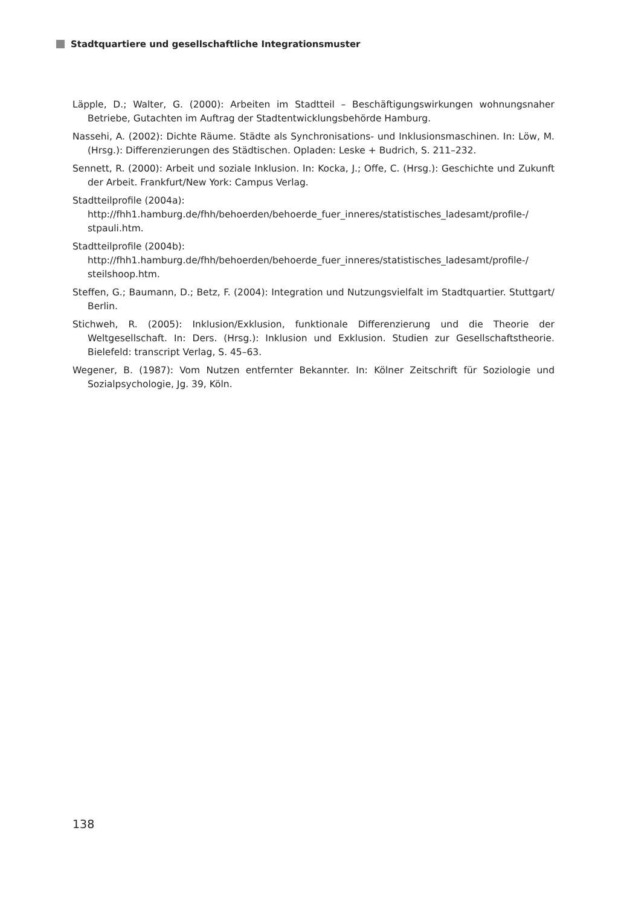Stadtquartiere und gesellschaftliche Integrationsmuster
Läpple, D.; Walter, G. (2000): Arbeiten im Stadtteil – Beschäftigungswirkungen wohnungsnaher Betriebe, Gutachten im Auftrag der Stadtentwicklungsbehörde Hamburg.
Nassehi, A. (2002): Dichte Räume. Städte als Synchronisations- und Inklusionsmaschinen. In: Löw, M. (Hrsg.): Differenzierungen des Städtischen. Opladen: Leske + Budrich, S. 211–232.
Sennett, R. (2000): Arbeit und soziale Inklusion. In: Kocka, J.; Offe, C. (Hrsg.): Geschichte und Zukunft der Arbeit. Frankfurt/New York: Campus Verlag.
Stadtteilprofile (2004a):
http://fhh1.hamburg.de/fhh/behoerden/behoerde_fuer_inneres/statistisches_ladesamt/profile-/ stpauli.htm.
Stadtteilprofile (2004b):
http://fhh1.hamburg.de/fhh/behoerden/behoerde_fuer_inneres/statistisches_ladesamt/profile-/ steilshoop.htm.
Steffen, G.; Baumann, D.; Betz, F. (2004): Integration und Nutzungsvielfalt im Stadtquartier. Stuttgart/ Berlin.
Stichweh, R. (2005): Inklusion/Exklusion, funktionale Differenzierung und die Theorie der Weltgesellschaft. In: Ders. (Hrsg.): Inklusion und Exklusion. Studien zur Gesellschaftstheorie. Bielefeld: transcript Verlag, S. 45–63.
Wegener, B. (1987): Vom Nutzen entfernter Bekannter. In: Kölner Zeitschrift für Soziologie und Sozialpsychologie, Jg. 39, Köln.
138